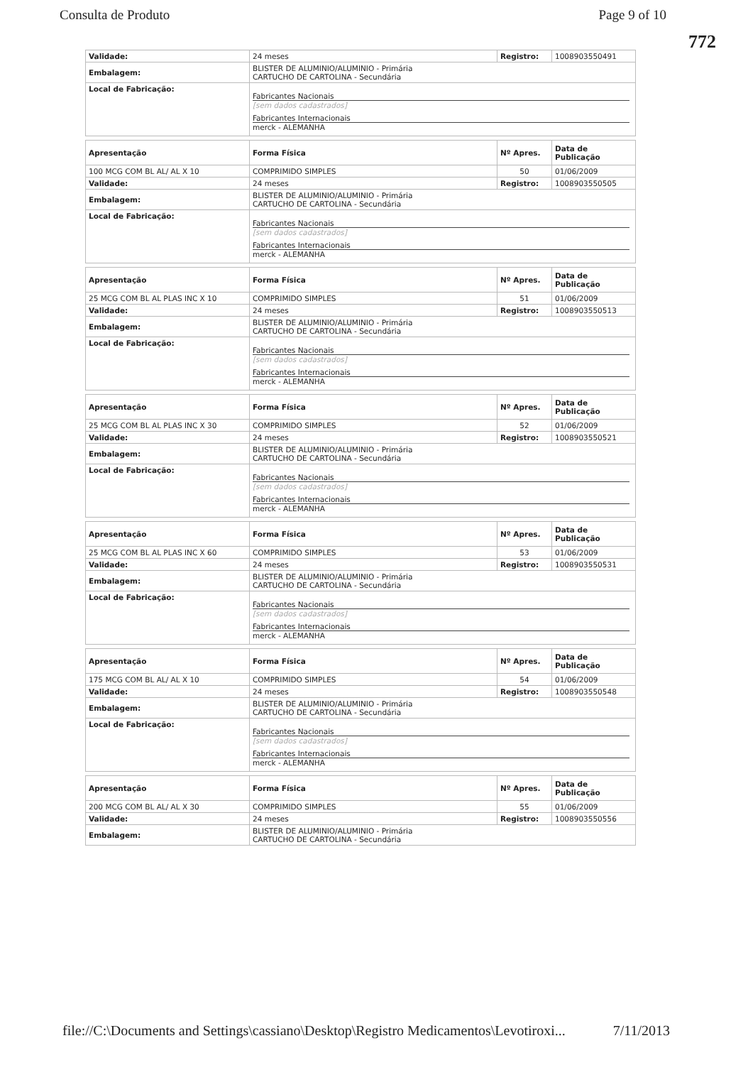Consulta de Produto Page 9 of 10
772
| Validade: | 24 meses | Registro: | 1008903550491 |
| Embalagem: | BLISTER DE ALUMINIO/ALUMINIO - Primária CARTUCHO DE CARTOLINA - Secundária | | |
| Local de Fabricação: | Fabricantes Nacionais [sem dados cadastrados] Fabricantes Internacionais merck - ALEMANHA | | |
| Apresentação | Forma Física | Nº Apres. | Data de Publicação |
| 100 MCG COM BL AL/ AL X 10 | COMPRIMIDO SIMPLES | 50 | 01/06/2009 |
| Validade: | 24 meses | Registro: | 1008903550505 |
| Embalagem: | BLISTER DE ALUMINIO/ALUMINIO - Primária CARTUCHO DE CARTOLINA - Secundária | | |
| Local de Fabricação: | Fabricantes Nacionais [sem dados cadastrados] Fabricantes Internacionais merck - ALEMANHA | | |
| Apresentação | Forma Física | Nº Apres. | Data de Publicação |
| 25 MCG COM BL AL PLAS INC X 10 | COMPRIMIDO SIMPLES | 51 | 01/06/2009 |
| Validade: | 24 meses | Registro: | 1008903550513 |
| Embalagem: | BLISTER DE ALUMINIO/ALUMINIO - Primária CARTUCHO DE CARTOLINA - Secundária | | |
| Local de Fabricação: | Fabricantes Nacionais [sem dados cadastrados] Fabricantes Internacionais merck - ALEMANHA | | |
| Apresentação | Forma Física | Nº Apres. | Data de Publicação |
| 25 MCG COM BL AL PLAS INC X 30 | COMPRIMIDO SIMPLES | 52 | 01/06/2009 |
| Validade: | 24 meses | Registro: | 1008903550521 |
| Embalagem: | BLISTER DE ALUMINIO/ALUMINIO - Primária CARTUCHO DE CARTOLINA - Secundária | | |
| Local de Fabricação: | Fabricantes Nacionais [sem dados cadastrados] Fabricantes Internacionais merck - ALEMANHA | | |
| Apresentação | Forma Física | Nº Apres. | Data de Publicação |
| 25 MCG COM BL AL PLAS INC X 60 | COMPRIMIDO SIMPLES | 53 | 01/06/2009 |
| Validade: | 24 meses | Registro: | 1008903550531 |
| Embalagem: | BLISTER DE ALUMINIO/ALUMINIO - Primária CARTUCHO DE CARTOLINA - Secundária | | |
| Local de Fabricação: | Fabricantes Nacionais [sem dados cadastrados] Fabricantes Internacionais merck - ALEMANHA | | |
| Apresentação | Forma Física | Nº Apres. | Data de Publicação |
| 175 MCG COM BL AL/ AL X 10 | COMPRIMIDO SIMPLES | 54 | 01/06/2009 |
| Validade: | 24 meses | Registro: | 1008903550548 |
| Embalagem: | BLISTER DE ALUMINIO/ALUMINIO - Primária CARTUCHO DE CARTOLINA - Secundária | | |
| Local de Fabricação: | Fabricantes Nacionais [sem dados cadastrados] Fabricantes Internacionais merck - ALEMANHA | | |
| Apresentação | Forma Física | Nº Apres. | Data de Publicação |
| 200 MCG COM BL AL/ AL X 30 | COMPRIMIDO SIMPLES | 55 | 01/06/2009 |
| Validade: | 24 meses | Registro: | 1008903550556 |
| Embalagem: | BLISTER DE ALUMINIO/ALUMINIO - Primária CARTUCHO DE CARTOLINA - Secundária | | |
file://C:\Documents and Settings\cassiano\Desktop\Registro Medicamentos\Levotiroxi... 7/11/2013